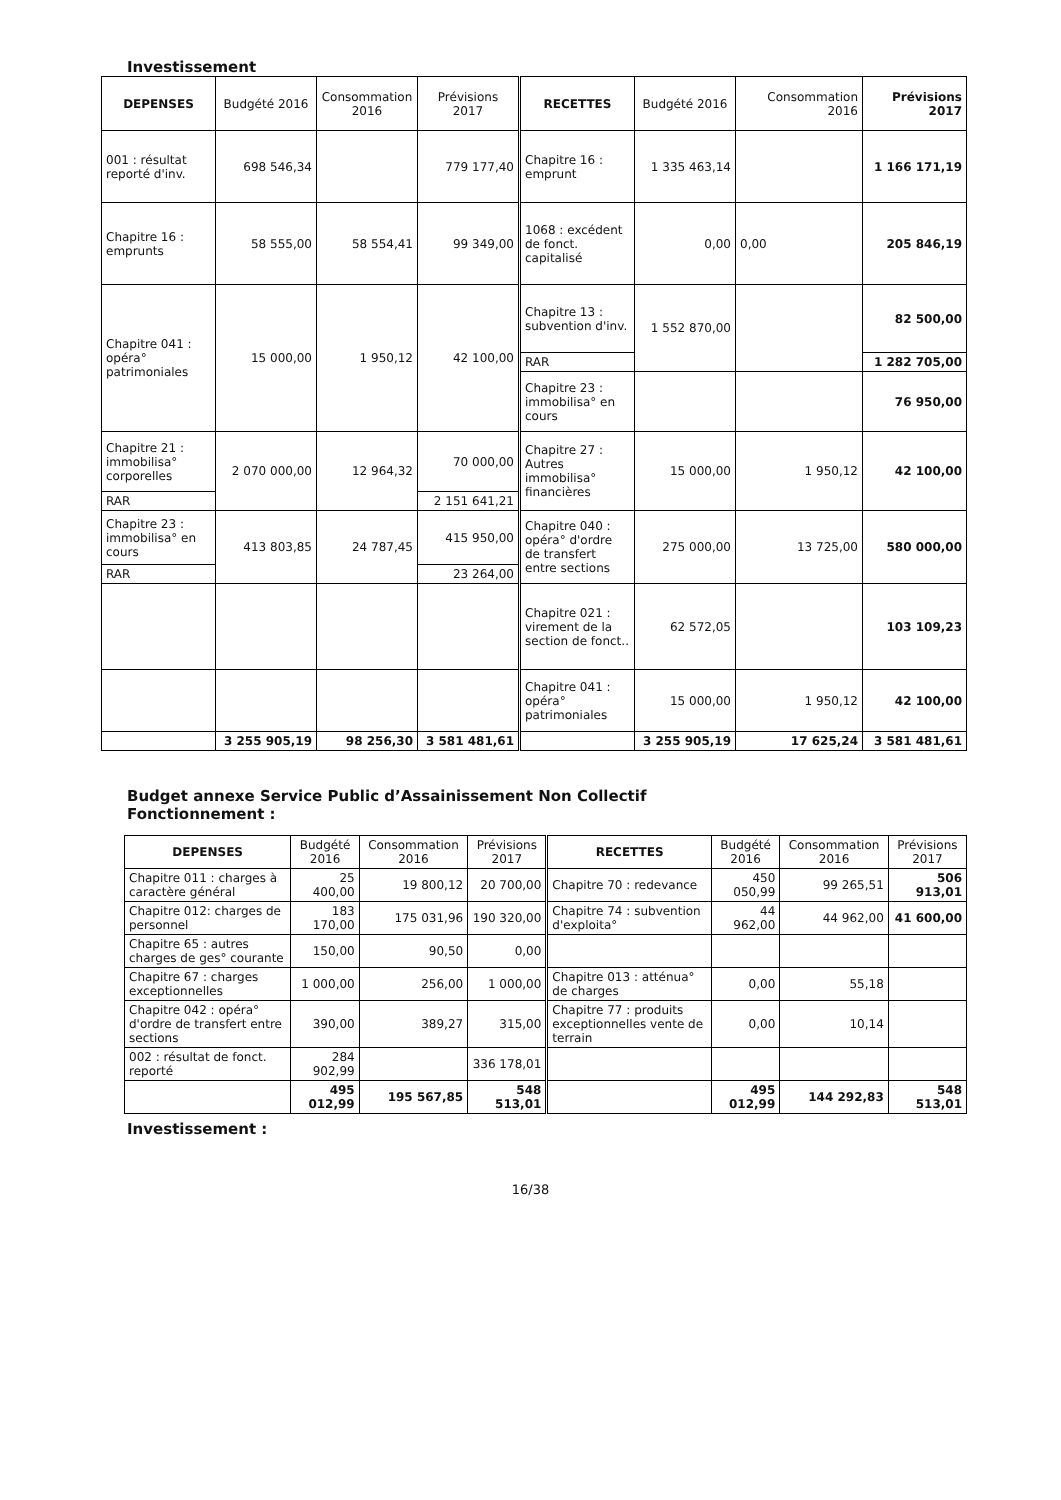Investissement
| DEPENSES | Budgété 2016 | Consommation 2016 | Prévisions 2017 | RECETTES | Budgété 2016 | Consommation 2016 | Prévisions 2017 |
| --- | --- | --- | --- | --- | --- | --- | --- |
| 001 : résultat reporté d'inv. | 698 546,34 | | 779 177,40 | Chapitre 16 : emprunt | 1 335 463,14 | | 1 166 171,19 |
| Chapitre 16 : emprunts | 58 555,00 | 58 554,41 | 99 349,00 | 1068 : excédent de fonct. capitalisé | 0,00 | 0,00 | 205 846,19 |
| Chapitre 041 : opéra° patrimoniales | 15 000,00 | 1 950,12 | 42 100,00 | Chapitre 13 : subvention d'inv. | 1 552 870,00 | | 82 500,00 |
| | | | | RAR | | | 1 282 705,00 |
| | | | | Chapitre 23 : immobilisa° en cours | | | 76 950,00 |
| Chapitre 21 : immobilisa° corporelles | 2 070 000,00 | 12 964,32 | 70 000,00 | Chapitre 27 : Autres immobilisa° financières | 15 000,00 | 1 950,12 | 42 100,00 |
| RAR | | | 2 151 641,21 | | | | |
| Chapitre 23 : immobilisa° en cours | 413 803,85 | 24 787,45 | 415 950,00 | Chapitre 040 : opéra° d'ordre de transfert entre sections | 275 000,00 | 13 725,00 | 580 000,00 |
| RAR | | | 23 264,00 | | | | |
| | | | | Chapitre 021 : virement de la section de fonct.. | 62 572,05 | | 103 109,23 |
| | | | | Chapitre 041 : opéra° patrimoniales | 15 000,00 | 1 950,12 | 42 100,00 |
| | 3 255 905,19 | 98 256,30 | 3 581 481,61 | | 3 255 905,19 | 17 625,24 | 3 581 481,61 |
Budget annexe Service Public d’Assainissement Non Collectif
Fonctionnement :
| DEPENSES | Budgété 2016 | Consommation 2016 | Prévisions 2017 | RECETTES | Budgété 2016 | Consommation 2016 | Prévisions 2017 |
| --- | --- | --- | --- | --- | --- | --- | --- |
| Chapitre 011 : charges à caractère général | 25 400,00 | 19 800,12 | 20 700,00 | Chapitre 70 : redevance | 450 050,99 | 99 265,51 | 506 913,01 |
| Chapitre 012: charges de personnel | 183 170,00 | 175 031,96 | 190 320,00 | Chapitre 74 : subvention d'exploita° | 44 962,00 | 44 962,00 | 41 600,00 |
| Chapitre 65 : autres charges de ges° courante | 150,00 | 90,50 | 0,00 | | | | |
| Chapitre 67 : charges exceptionnelles | 1 000,00 | 256,00 | 1 000,00 | Chapitre 013 : atténua° de charges | 0,00 | 55,18 | |
| Chapitre 042 : opéra° d'ordre de transfert entre sections | 390,00 | 389,27 | 315,00 | Chapitre 77 : produits exceptionnelles vente de terrain | 0,00 | 10,14 | |
| 002 : résultat de fonct. reporté | 284 902,99 | | 336 178,01 | | | | |
| | 495 012,99 | 195 567,85 | 548 513,01 | | 495 012,99 | 144 292,83 | 548 513,01 |
Investissement :
16/38